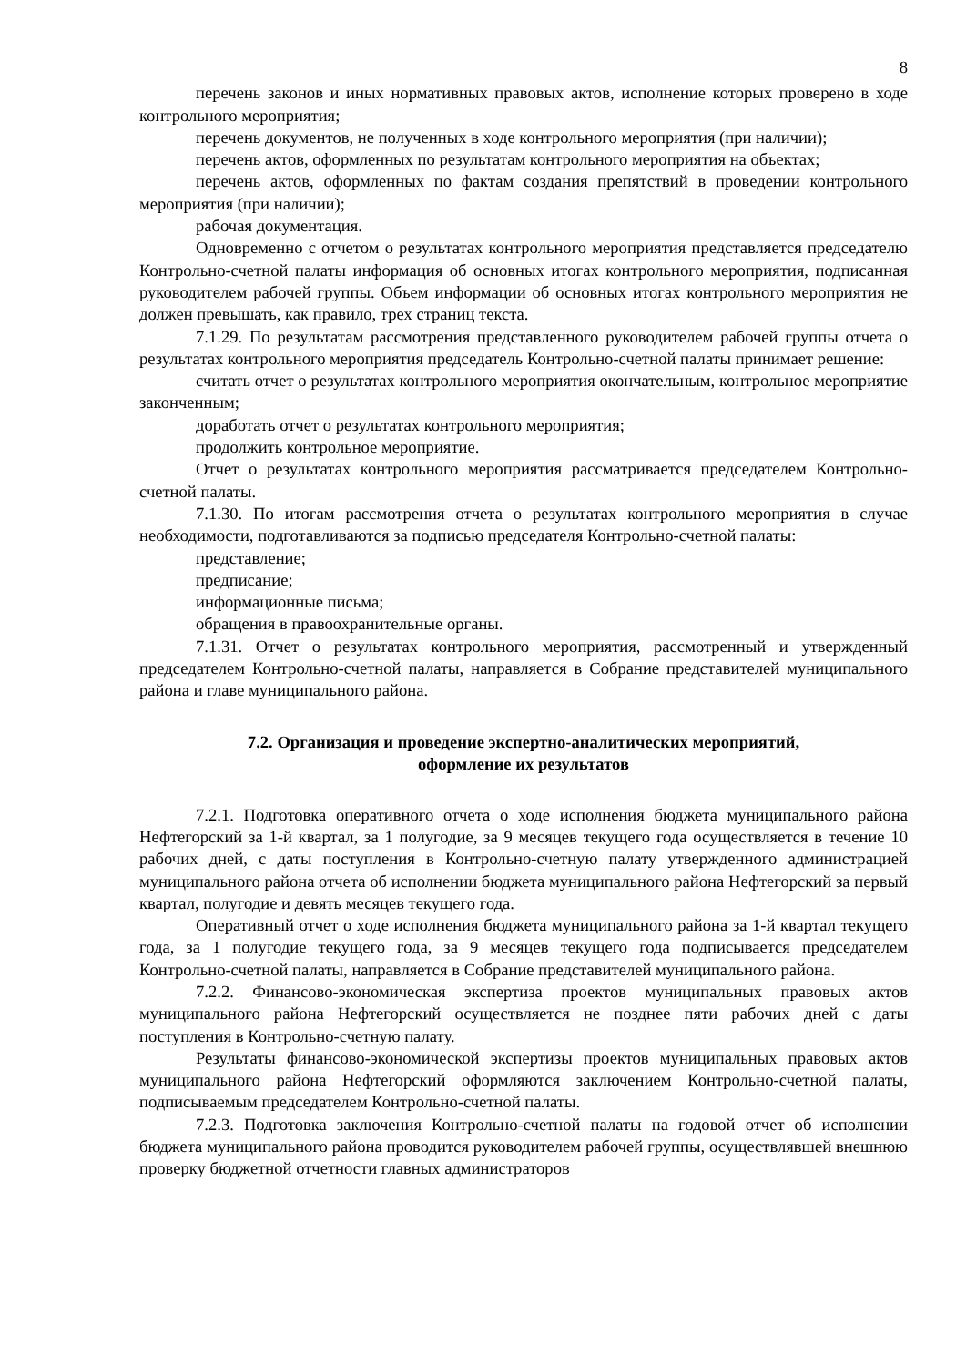8
перечень законов и иных нормативных правовых актов, исполнение которых проверено в ходе контрольного мероприятия;
перечень документов, не полученных в ходе контрольного мероприятия (при наличии);
перечень актов, оформленных по результатам контрольного мероприятия на объектах;
перечень актов, оформленных по фактам создания препятствий в проведении контрольного мероприятия (при наличии);
рабочая документация.
Одновременно с отчетом о результатах контрольного мероприятия представляется председателю Контрольно-счетной палаты информация об основных итогах контрольного мероприятия, подписанная руководителем рабочей группы. Объем информации об основных итогах контрольного мероприятия не должен превышать, как правило, трех страниц текста.
7.1.29. По результатам рассмотрения представленного руководителем рабочей группы отчета о результатах контрольного мероприятия председатель Контрольно-счетной палаты принимает решение:
считать отчет о результатах контрольного мероприятия окончательным, контрольное мероприятие законченным;
доработать отчет о результатах контрольного мероприятия;
продолжить контрольное мероприятие.
Отчет о результатах контрольного мероприятия рассматривается председателем Контрольно-счетной палаты.
7.1.30. По итогам рассмотрения отчета о результатах контрольного мероприятия в случае необходимости, подготавливаются за подписью председателя Контрольно-счетной палаты:
представление;
предписание;
информационные письма;
обращения в правоохранительные органы.
7.1.31. Отчет о результатах контрольного мероприятия, рассмотренный и утвержденный председателем Контрольно-счетной палаты, направляется в Собрание представителей муниципального района и главе муниципального района.
7.2. Организация и проведение экспертно-аналитических мероприятий,
оформление их результатов
7.2.1. Подготовка оперативного отчета о ходе исполнения бюджета муниципального района Нефтегорский за 1-й квартал, за 1 полугодие, за 9 месяцев текущего года осуществляется в течение 10 рабочих дней, с даты поступления в Контрольно-счетную палату утвержденного администрацией муниципального района отчета об исполнении бюджета муниципального района Нефтегорский за первый квартал, полугодие и девять месяцев текущего года.
Оперативный отчет о ходе исполнения бюджета муниципального района за 1-й квартал текущего года, за 1 полугодие текущего года, за 9 месяцев текущего года подписывается председателем Контрольно-счетной палаты, направляется в Собрание представителей муниципального района.
7.2.2. Финансово-экономическая экспертиза проектов муниципальных правовых актов муниципального района Нефтегорский осуществляется не позднее пяти рабочих дней с даты поступления в Контрольно-счетную палату.
Результаты финансово-экономической экспертизы проектов муниципальных правовых актов муниципального района Нефтегорский оформляются заключением Контрольно-счетной палаты, подписываемым председателем Контрольно-счетной палаты.
7.2.3. Подготовка заключения Контрольно-счетной палаты на годовой отчет об исполнении бюджета муниципального района проводится руководителем рабочей группы, осуществлявшей внешнюю проверку бюджетной отчетности главных администраторов